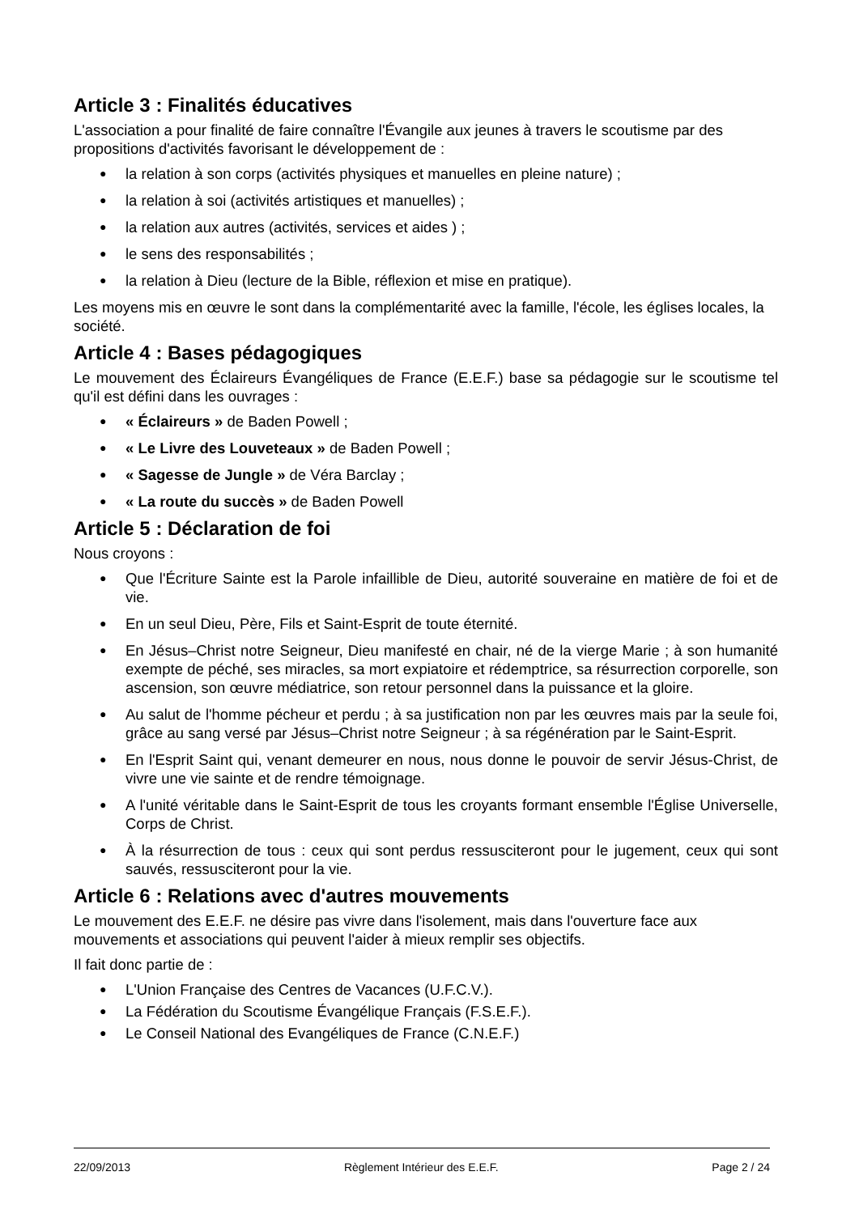Article 3 : Finalités éducatives
L'association a pour finalité de faire connaître l'Évangile aux jeunes à travers le scoutisme par des propositions d'activités favorisant le développement de :
la relation à son corps (activités physiques et manuelles en pleine nature) ;
la relation à soi (activités artistiques et manuelles) ;
la relation aux autres (activités, services et aides ) ;
le sens des responsabilités ;
la relation à Dieu (lecture de la Bible, réflexion et mise en pratique).
Les moyens mis en œuvre le sont dans la complémentarité avec la famille, l'école, les églises locales, la société.
Article 4 : Bases pédagogiques
Le mouvement des Éclaireurs Évangéliques de France (E.E.F.) base sa pédagogie sur le scoutisme tel qu'il est défini dans les ouvrages :
« Éclaireurs » de Baden Powell ;
« Le Livre des Louveteaux » de Baden Powell ;
« Sagesse de Jungle » de Véra Barclay ;
« La route du succès » de Baden Powell
Article 5 : Déclaration de foi
Nous croyons :
Que l'Écriture Sainte est la Parole infaillible de Dieu, autorité souveraine en matière de foi et de vie.
En un seul Dieu, Père, Fils et Saint-Esprit de toute éternité.
En Jésus–Christ notre Seigneur, Dieu manifesté en chair, né de la vierge Marie ; à son humanité exempte de péché, ses miracles, sa mort expiatoire et rédemptrice, sa résurrection corporelle, son ascension, son œuvre médiatrice, son retour personnel dans la puissance et la gloire.
Au salut de l'homme pécheur et perdu ; à sa justification non par les œuvres mais par la seule foi, grâce au sang versé par Jésus–Christ notre Seigneur ; à sa régénération par le Saint-Esprit.
En l'Esprit Saint qui, venant demeurer en nous, nous donne le pouvoir de servir Jésus-Christ, de vivre une vie sainte et de rendre témoignage.
A l'unité véritable dans le Saint-Esprit de tous les croyants formant ensemble l'Église Universelle, Corps de Christ.
À la résurrection de tous : ceux qui sont perdus ressusciteront pour le jugement, ceux qui sont sauvés, ressusciteront pour la vie.
Article 6 : Relations avec d'autres mouvements
Le mouvement des E.E.F. ne désire pas vivre dans l'isolement, mais dans l'ouverture face aux mouvements et associations qui peuvent l'aider à mieux remplir ses objectifs.
Il fait donc partie de :
L'Union Française des Centres de Vacances (U.F.C.V.).
La Fédération du Scoutisme Évangélique Français (F.S.E.F.).
Le Conseil National des Evangéliques de France (C.N.E.F.)
22/09/2013 Règlement Intérieur des E.E.F. Page 2 / 24